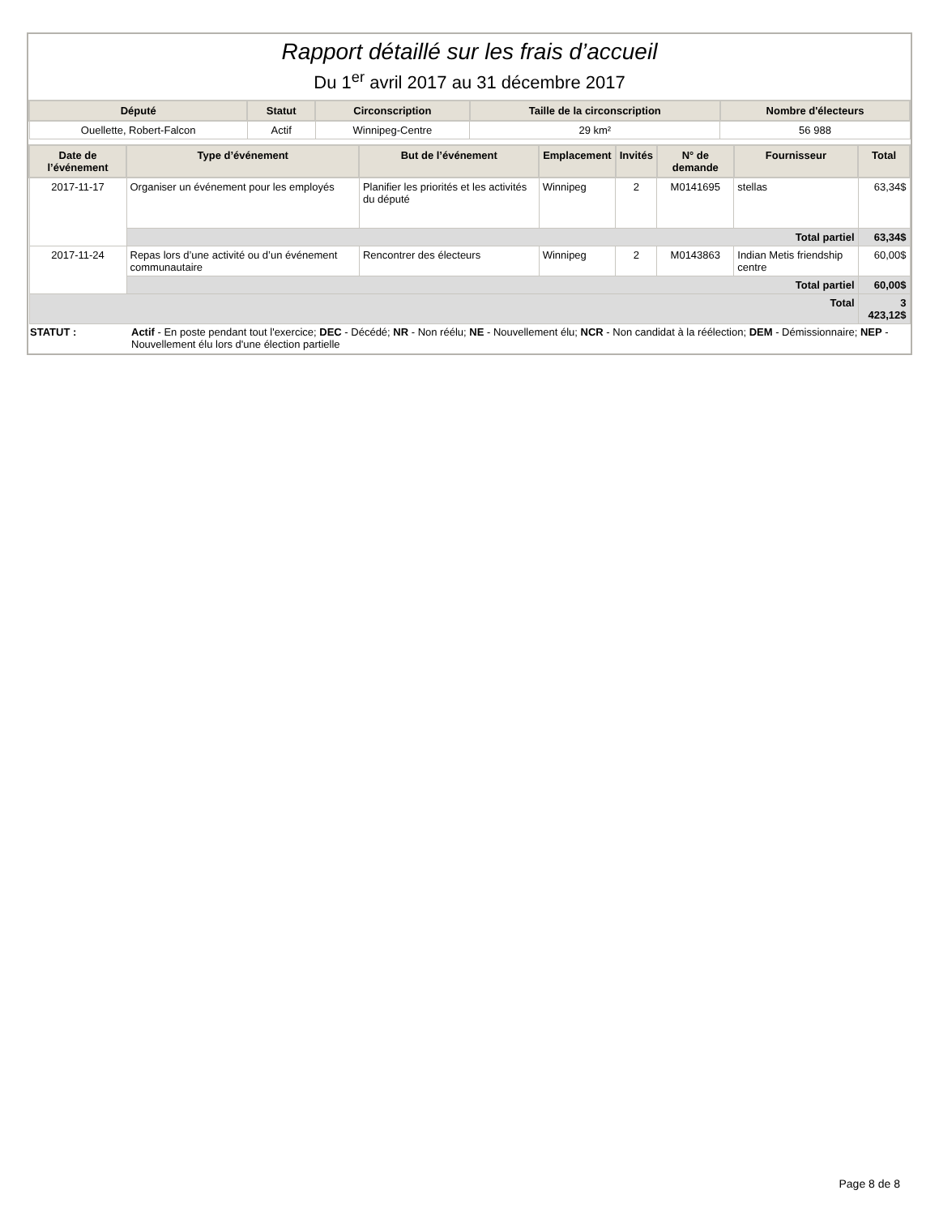Rapport détaillé sur les frais d’accueil
Du 1<sup>er</sup> avril 2017 au 31 décembre 2017
| Député | Statut | Circonscription | Taille de la circonscription | Nombre d'électeurs |
| --- | --- | --- | --- | --- |
| Ouellette, Robert-Falcon | Actif | Winnipeg-Centre | 29 km² | 56 988 |
| Date de l’événement | Type d’événement | But de l’événement | Emplacement | Invités | N° de demande | Fournisseur | Total |
| --- | --- | --- | --- | --- | --- | --- | --- |
| 2017-11-17 | Organiser un événement pour les employés | Planifier les priorités et les activités du député | Winnipeg | 2 | M0141695 | stellas | 63,34$ |
| | Total partiel | | | | | | 63,34$ |
| 2017-11-24 | Repas lors d’une activité ou d’un événement communautaire | Rencontrer des électeurs | Winnipeg | 2 | M0143863 | Indian Metis friendship centre | 60,00$ |
| | Total partiel | | | | | | 60,00$ |
| Total | | | | | | | 3 423,12$ |
STATUT : Actif - En poste pendant tout l'exercice; DEC - Décédé; NR - Non réélu; NE - Nouvellement élu; NCR - Non candidat à la réélection; DEM - Démissionnaire; NEP - Nouvellement élu lors d'une élection partielle
Page 8 de 8